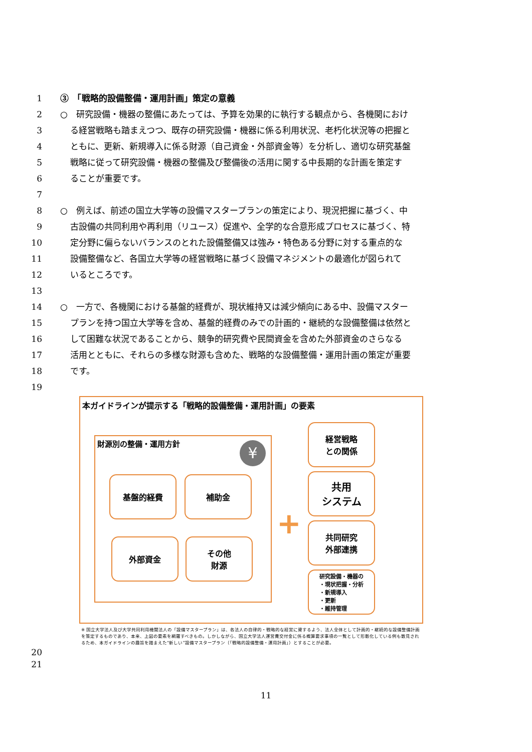1 ③　「戦略的設備整備・運用計画」策定の意義
2 ○　研究設備・機器の整備にあたっては、予算を効果的に執行する観点から、各機関におけ
3 る経営戦略も踏まえつつ、既存の研究設備・機器に係る利用状況、老朽化状況等の把握と
4 ともに、更新、新規導入に係る財源（自己資金・外部資金等）を分析し、適切な研究基盤
5 戦略に従って研究設備・機器の整備及び整備後の活用に関する中長期的な計画を策定す
6 ることが重要です。
7
8 ○　例えば、前述の国立大学等の設備マスタープランの策定により、現況把握に基づく、中
9 古設備の共同利用や再利用（リユース）促進や、全学的な合意形成プロセスに基づく、特
10 定分野に偏らないバランスのとれた設備整備又は強み・特色ある分野に対する重点的な
11 設備整備など、各国立大学等の経営戦略に基づく設備マネジメントの最適化が図られて
12 いるところです。
13
14 ○　一方で、各機関における基盤的経費が、現状維持又は減少傾向にある中、設備マスター
15 プランを持つ国立大学等を含め、基盤的経費のみでの計画的・継続的な設備整備は依然と
16 して困難な状況であることから、競争的研究費や民間資金を含めた外部資金のさらなる
17 活用とともに、それらの多様な財源も含めた、戦略的な設備整備・運用計画の策定が重要
18 です。
19
本ガイドラインが提示する「戦略的設備整備・運用計画」の要素
財源別の整備・運用方針
¥
基盤的経費 補助金
外部資金
その他
財源
+
経営戦略
との関係
共用
システム
共同研究
外部連携
研究設備・機器の
・現状把握・分析
・新規導入
・更新
・維持管理
※ 国立大学法人及び大学共同利用機関法人の「設備マスタープラン」は、各法人の自律的・戦略的な経営に資するよう、法人全体として計画的・継続的な設備整備計画を策定するものであり、本来、上図の要素を網羅すべきもの。しかしながら、国立大学法人運営費交付金に係る概算要求事項の一覧として形骸化している例も散見されるため、本ガイドラインの趣旨を踏まえた“新しい”設備マスタープラン（「戦略的設備整備・運用計画」）とすることが必要。
20
21
11